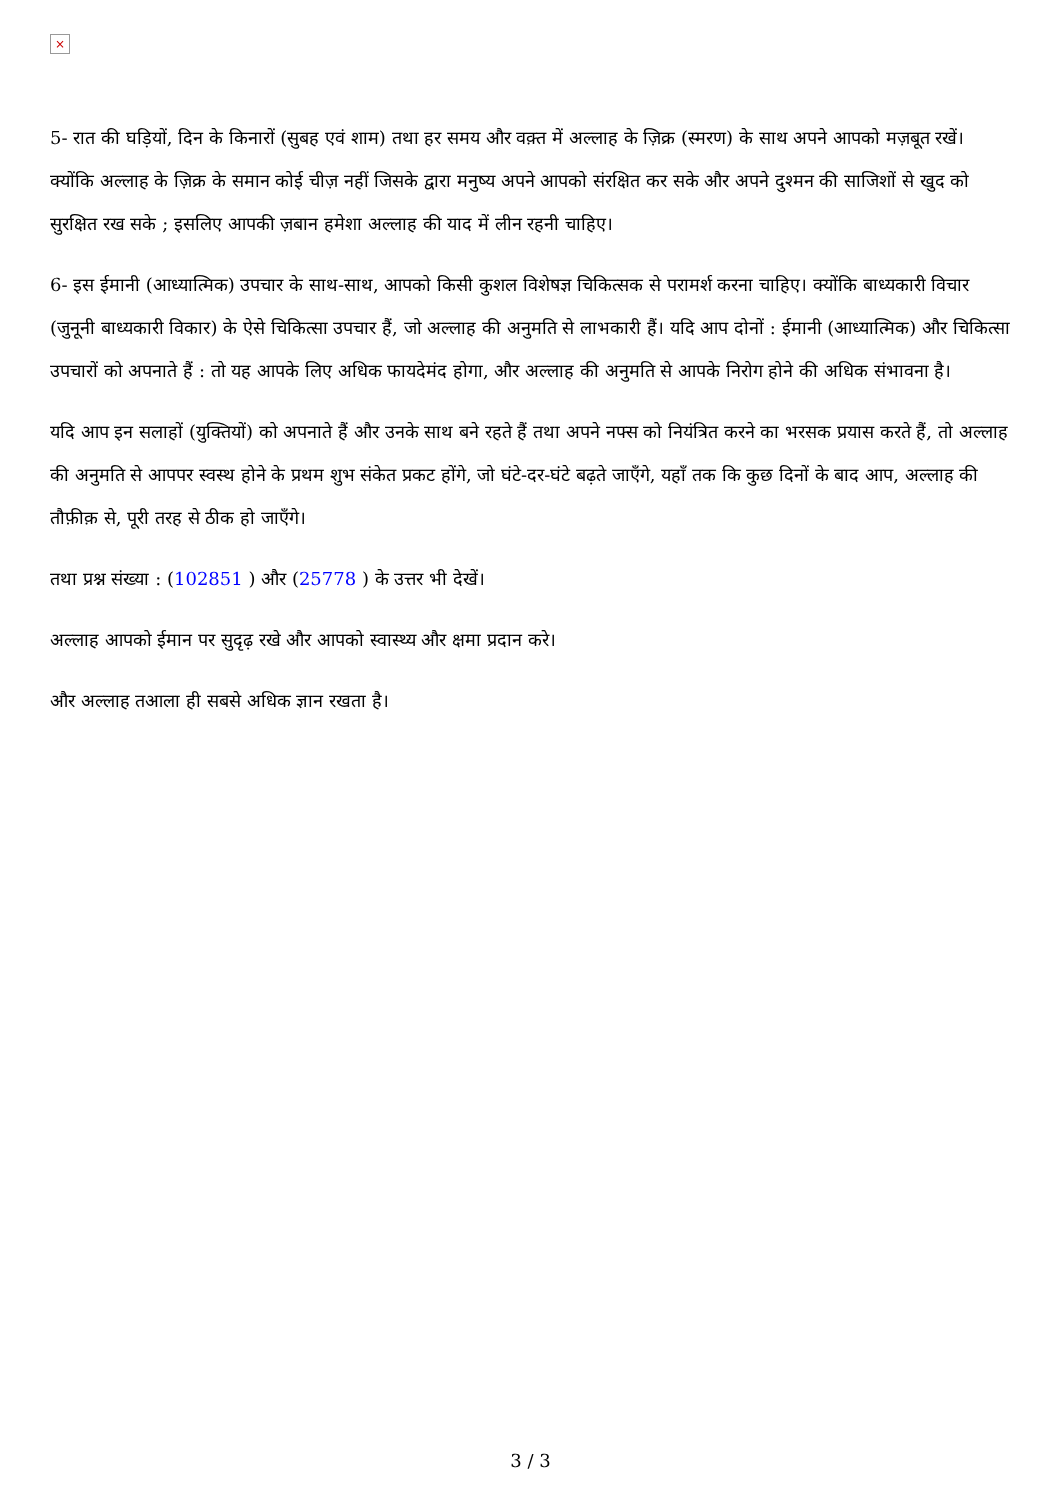×
5- रात की घड़ियों, दिन के किनारों (सुबह एवं शाम) तथा हर समय और वक़्त में अल्लाह के ज़िक्र (स्मरण) के साथ अपने आपको मज़बूत रखें। क्योंकि अल्लाह के ज़िक्र के समान कोई चीज़ नहीं जिसके द्वारा मनुष्य अपने आपको संरक्षित कर सके और अपने दुश्मन की साजिशों से खुद को सुरक्षित रख सके ; इसलिए आपकी ज़बान हमेशा अल्लाह की याद में लीन रहनी चाहिए।
6- इस ईमानी (आध्यात्मिक) उपचार के साथ-साथ, आपको किसी कुशल विशेषज्ञ चिकित्सक से परामर्श करना चाहिए। क्योंकि बाध्यकारी विचार (जुनूनी बाध्यकारी विकार) के ऐसे चिकित्सा उपचार हैं, जो अल्लाह की अनुमति से लाभकारी हैं। यदि आप दोनों : ईमानी (आध्यात्मिक) और चिकित्सा उपचारों को अपनाते हैं : तो यह आपके लिए अधिक फायदेमंद होगा, और अल्लाह की अनुमति से आपके निरोग होने की अधिक संभावना है।
यदि आप इन सलाहों (युक्तियों) को अपनाते हैं और उनके साथ बने रहते हैं तथा अपने नफ्स को नियंत्रित करने का भरसक प्रयास करते हैं, तो अल्लाह की अनुमति से आपपर स्वस्थ होने के प्रथम शुभ संकेत प्रकट होंगे, जो घंटे-दर-घंटे बढ़ते जाएँगे, यहाँ तक कि कुछ दिनों के बाद आप, अल्लाह की तौफ़ीक़ से, पूरी तरह से ठीक हो जाएँगे।
तथा प्रश्न संख्या : (102851 ) और (25778 ) के उत्तर भी देखें।
अल्लाह आपको ईमान पर सुदृढ़ रखे और आपको स्वास्थ्य और क्षमा प्रदान करे।
और अल्लाह तआला ही सबसे अधिक ज्ञान रखता है।
3 / 3